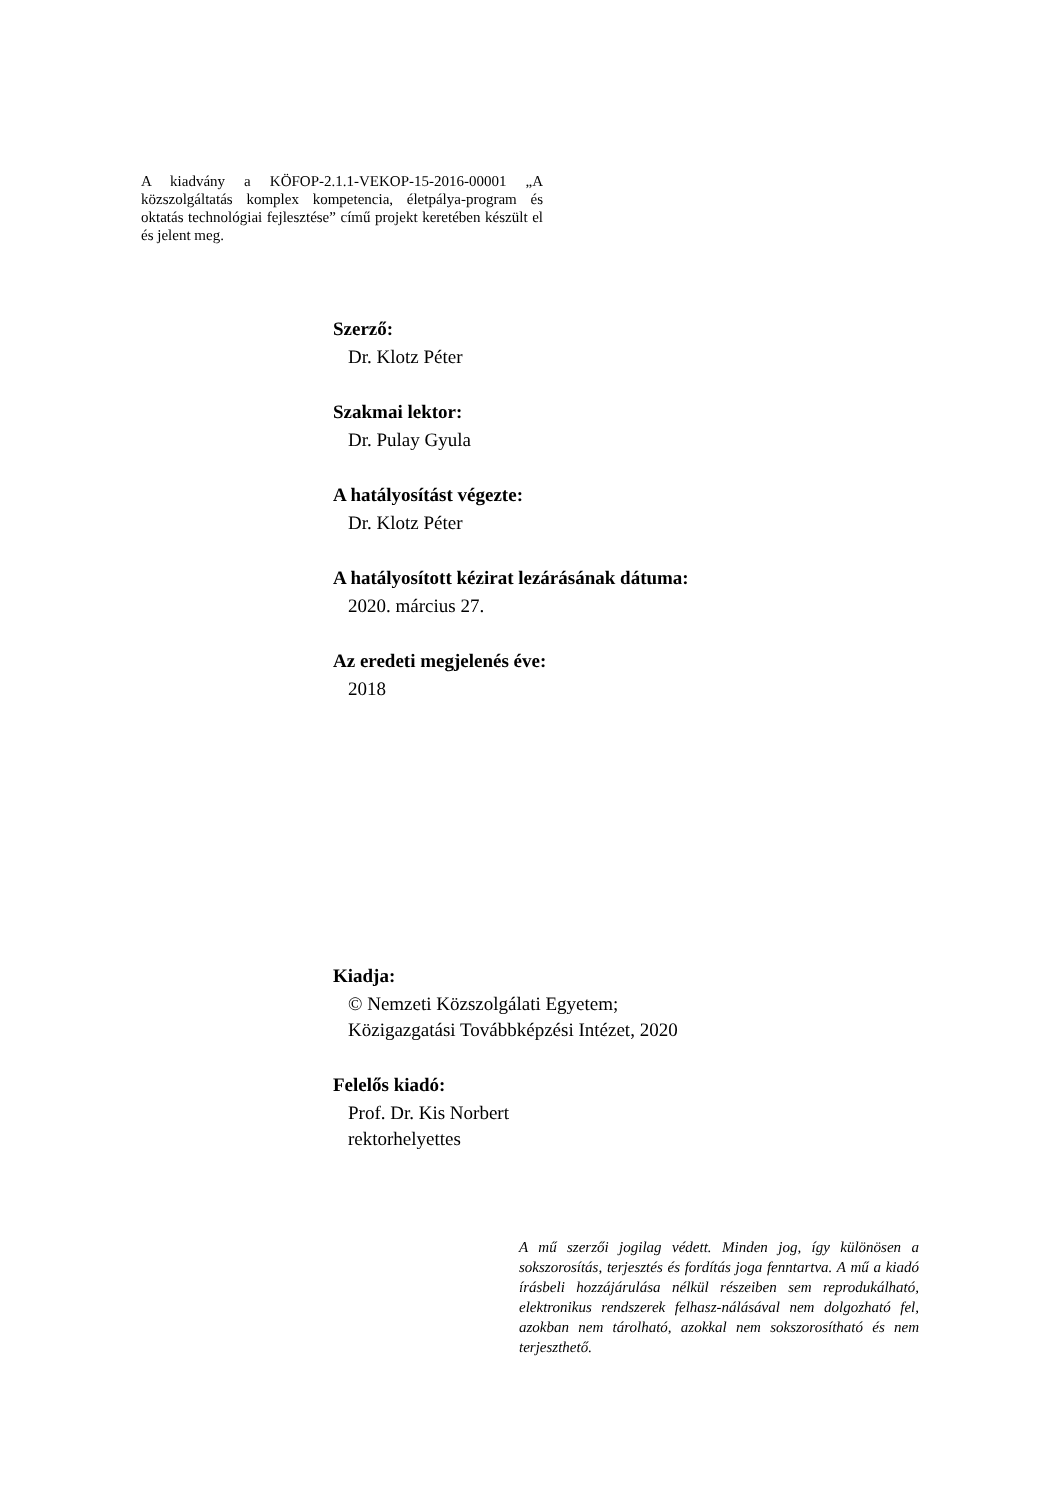A kiadvány a KÖFOP-2.1.1-VEKOP-15-2016-00001 „A közszolgáltatás komplex kompetencia, életpálya-program és oktatás technológiai fejlesztése” című projekt keretében készült el és jelent meg.
Szerző:
Dr. Klotz Péter
Szakmai lektor:
Dr. Pulay Gyula
A hatályosítást végezte:
Dr. Klotz Péter
A hatályosított kézirat lezárásának dátuma:
2020. március 27.
Az eredeti megjelenés éve:
2018
Kiadja:
© Nemzeti Közszolgálati Egyetem;
Közigazgatási Továbbképzési Intézet, 2020
Felelős kiadó:
Prof. Dr. Kis Norbert
rektorhelyettes
A mű szerzői jogilag védett. Minden jog, így különösen a sokszorosítás, terjesztés és fordítás joga fenntartva. A mű a kiadó írásbeli hozzájárulása nélkül részeiben sem reprodukálható, elektronikus rendszerek felhasz-nálásával nem dolgozható fel, azokban nem tárolható, azokkal nem sokszorosítható és nem terjeszthető.